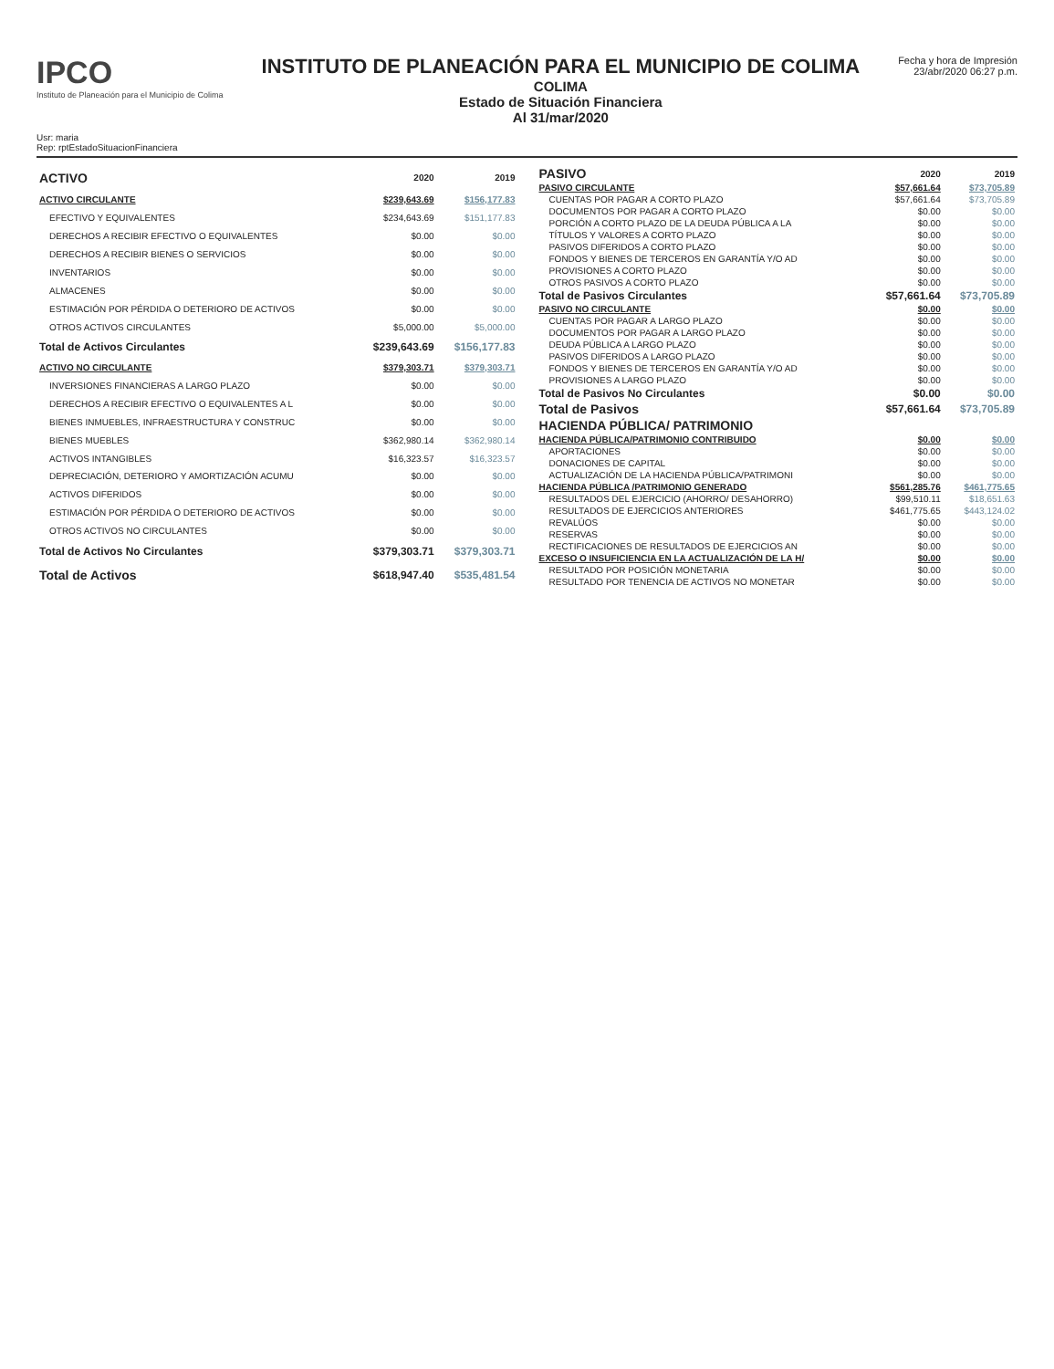IPCO
Instituto de Planeación para el Municipio de Colima
INSTITUTO DE PLANEACIÓN PARA EL MUNICIPIO DE COLIMA
COLIMA
Estado de Situación Financiera
Al 31/mar/2020
Fecha y hora de Impresión
23/abr/2020 06:27 p.m.
Usr: maria
Rep: rptEstadoSituacionFinanciera
| ACTIVO | 2020 | 2019 |
| --- | --- | --- |
| ACTIVO CIRCULANTE | $239,643.69 | $156,177.83 |
| EFECTIVO Y EQUIVALENTES | $234,643.69 | $151,177.83 |
| DERECHOS A RECIBIR EFECTIVO O EQUIVALENTES | $0.00 | $0.00 |
| DERECHOS A RECIBIR BIENES O SERVICIOS | $0.00 | $0.00 |
| INVENTARIOS | $0.00 | $0.00 |
| ALMACENES | $0.00 | $0.00 |
| ESTIMACIÓN POR PÉRDIDA O DETERIORO DE ACTIVOS | $0.00 | $0.00 |
| OTROS ACTIVOS CIRCULANTES | $5,000.00 | $5,000.00 |
| Total de Activos Circulantes | $239,643.69 | $156,177.83 |
| ACTIVO NO CIRCULANTE | $379,303.71 | $379,303.71 |
| INVERSIONES FINANCIERAS A LARGO PLAZO | $0.00 | $0.00 |
| DERECHOS A RECIBIR EFECTIVO O EQUIVALENTES A L | $0.00 | $0.00 |
| BIENES INMUEBLES, INFRAESTRUCTURA Y CONSTRUC | $0.00 | $0.00 |
| BIENES MUEBLES | $362,980.14 | $362,980.14 |
| ACTIVOS INTANGIBLES | $16,323.57 | $16,323.57 |
| DEPRECIACIÓN, DETERIORO Y AMORTIZACIÓN ACUMU | $0.00 | $0.00 |
| ACTIVOS DIFERIDOS | $0.00 | $0.00 |
| ESTIMACIÓN POR PÉRDIDA O DETERIORO DE ACTIVOS | $0.00 | $0.00 |
| OTROS ACTIVOS NO CIRCULANTES | $0.00 | $0.00 |
| Total de Activos No Circulantes | $379,303.71 | $379,303.71 |
| Total de Activos | $618,947.40 | $535,481.54 |
| PASIVO | 2020 | 2019 |
| --- | --- | --- |
| PASIVO CIRCULANTE | $57,661.64 | $73,705.89 |
| CUENTAS POR PAGAR A CORTO PLAZO | $57,661.64 | $73,705.89 |
| DOCUMENTOS POR PAGAR A CORTO PLAZO | $0.00 | $0.00 |
| PORCIÓN A CORTO PLAZO DE LA DEUDA PÚBLICA A LA | $0.00 | $0.00 |
| TÍTULOS Y VALORES A CORTO PLAZO | $0.00 | $0.00 |
| PASIVOS DIFERIDOS A CORTO PLAZO | $0.00 | $0.00 |
| FONDOS Y BIENES DE TERCEROS EN GARANTÍA Y/O AD | $0.00 | $0.00 |
| PROVISIONES A CORTO PLAZO | $0.00 | $0.00 |
| OTROS PASIVOS A CORTO PLAZO | $0.00 | $0.00 |
| Total de Pasivos Circulantes | $57,661.64 | $73,705.89 |
| PASIVO NO CIRCULANTE | $0.00 | $0.00 |
| CUENTAS POR PAGAR A LARGO PLAZO | $0.00 | $0.00 |
| DOCUMENTOS POR PAGAR A LARGO PLAZO | $0.00 | $0.00 |
| DEUDA PÚBLICA A LARGO PLAZO | $0.00 | $0.00 |
| PASIVOS DIFERIDOS A LARGO PLAZO | $0.00 | $0.00 |
| FONDOS Y BIENES DE TERCEROS EN GARANTÍA Y/O AD | $0.00 | $0.00 |
| PROVISIONES A LARGO PLAZO | $0.00 | $0.00 |
| Total de Pasivos No Circulantes | $0.00 | $0.00 |
| Total de Pasivos | $57,661.64 | $73,705.89 |
| HACIENDA PÚBLICA/ PATRIMONIO | | |
| HACIENDA PÚBLICA/PATRIMONIO CONTRIBUIDO | $0.00 | $0.00 |
| APORTACIONES | $0.00 | $0.00 |
| DONACIONES DE CAPITAL | $0.00 | $0.00 |
| ACTUALIZACIÓN DE LA HACIENDA PÚBLICA/PATRIMONI | $0.00 | $0.00 |
| HACIENDA PÚBLICA /PATRIMONIO GENERADO | $561,285.76 | $461,775.65 |
| RESULTADOS DEL EJERCICIO (AHORRO/ DESAHORRO) | $99,510.11 | $18,651.63 |
| RESULTADOS DE EJERCICIOS ANTERIORES | $461,775.65 | $443,124.02 |
| REVALÚOS | $0.00 | $0.00 |
| RESERVAS | $0.00 | $0.00 |
| RECTIFICACIONES DE RESULTADOS DE EJERCICIOS AN | $0.00 | $0.00 |
| EXCESO O INSUFICIENCIA EN LA ACTUALIZACIÓN DE LA H/ | $0.00 | $0.00 |
| RESULTADO POR POSICIÓN MONETARIA | $0.00 | $0.00 |
| RESULTADO POR TENENCIA DE ACTIVOS NO MONETAR | $0.00 | $0.00 |